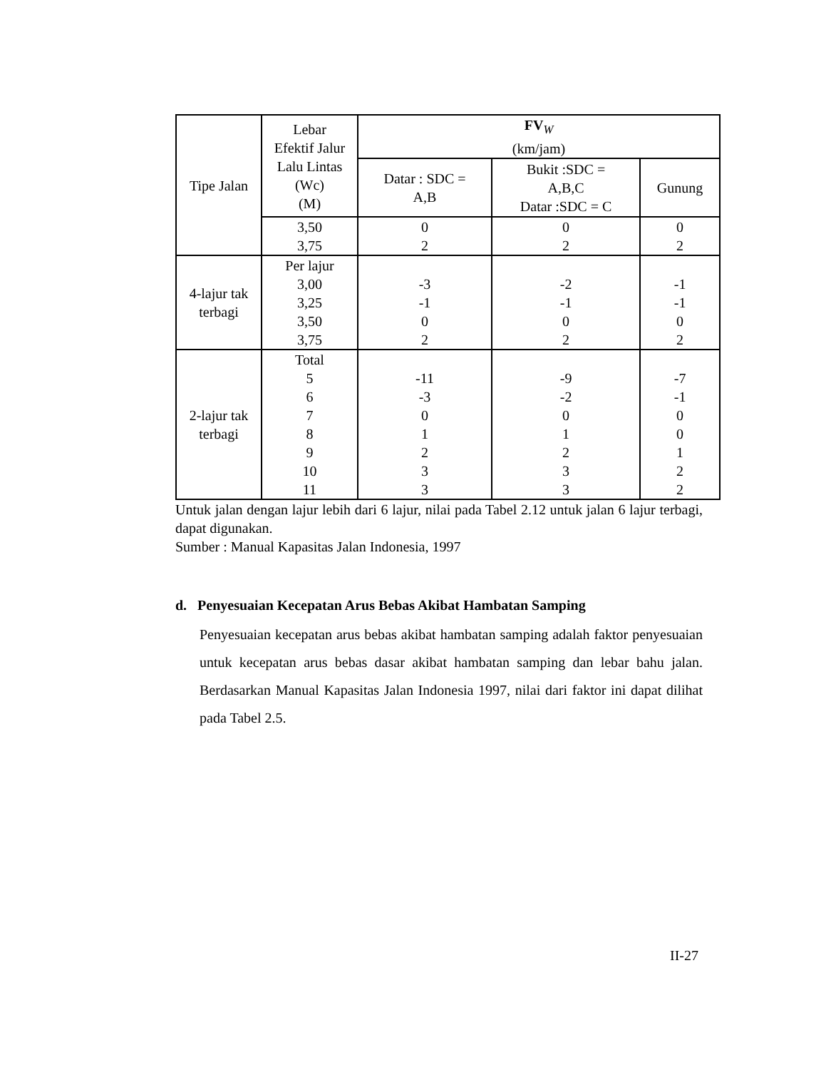| Tipe Jalan | Lebar Efektif Jalur Lalu Lintas (Wc) (M) | FV<sub>W</sub> (km/jam) | | |
| --- | --- | --- | --- | --- |
| | | Datar : SDC = A,B | Bukit :SDC = A,B,C Datar :SDC = C | Gunung |
| | 3,50 3,75 | 0 2 | 0 2 | 0 2 |
| 4-lajur tak terbagi | Per lajur 3,00 3,25 3,50 3,75 | -3 -1 0 2 | -2 -1 0 2 | -1 -1 0 2 |
| 2-lajur tak terbagi | Total 5 6 7 8 9 10 11 | -11 -3 0 1 2 3 3 | -9 -2 0 1 2 3 3 | -7 -1 0 0 1 2 2 |
Untuk jalan dengan lajur lebih dari 6 lajur, nilai pada Tabel 2.12 untuk jalan 6 lajur terbagi, dapat digunakan.
Sumber : Manual Kapasitas Jalan Indonesia, 1997
d. Penyesuaian Kecepatan Arus Bebas Akibat Hambatan Samping
Penyesuaian kecepatan arus bebas akibat hambatan samping adalah faktor penyesuaian untuk kecepatan arus bebas dasar akibat hambatan samping dan lebar bahu jalan. Berdasarkan Manual Kapasitas Jalan Indonesia 1997, nilai dari faktor ini dapat dilihat pada Tabel 2.5.
II-27